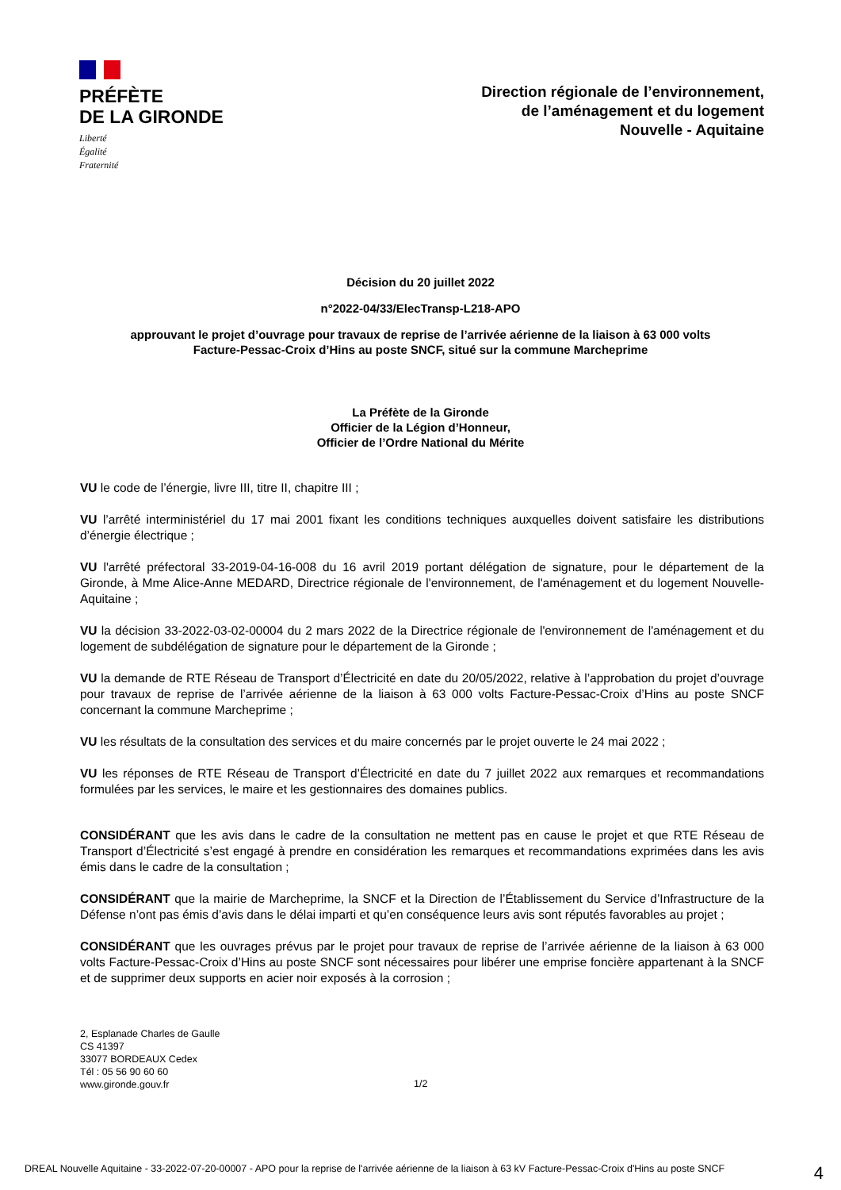PRÉFÈTE
DE LA GIRONDE
Liberté
Égalité
Fraternité
Direction régionale de l’environnement,
de l’aménagement et du logement
Nouvelle - Aquitaine
Décision du 20 juillet 2022
n°2022-04/33/ElecTransp-L218-APO
approuvant le projet d’ouvrage pour travaux de reprise de l’arrivée aérienne de la liaison à 63 000 volts
Facture-Pessac-Croix d’Hins au poste SNCF, situé sur la commune Marcheprime
La Préfète de la Gironde
Officier de la Légion d’Honneur,
Officier de l’Ordre National du Mérite
VU le code de l’énergie, livre III, titre II, chapitre III ;
VU l’arrêté interministériel du 17 mai 2001 fixant les conditions techniques auxquelles doivent satisfaire les distributions d’énergie électrique ;
VU l'arrêté préfectoral 33-2019-04-16-008 du 16 avril 2019 portant délégation de signature, pour le département de la Gironde, à Mme Alice-Anne MEDARD, Directrice régionale de l'environnement, de l'aménagement et du logement Nouvelle-Aquitaine ;
VU la décision 33-2022-03-02-00004 du 2 mars 2022 de la Directrice régionale de l'environnement de l'aménagement et du logement de subdélégation de signature pour le département de la Gironde ;
VU la demande de RTE Réseau de Transport d’Électricité en date du 20/05/2022, relative à l’approbation du projet d’ouvrage pour travaux de reprise de l’arrivée aérienne de la liaison à 63 000 volts Facture-Pessac-Croix d’Hins au poste SNCF concernant la commune Marcheprime ;
VU les résultats de la consultation des services et du maire concernés par le projet ouverte le 24 mai 2022 ;
VU les réponses de RTE Réseau de Transport d’Électricité en date du 7 juillet 2022 aux remarques et recommandations formulées par les services, le maire et les gestionnaires des domaines publics.
CONSIDÉRANT que les avis dans le cadre de la consultation ne mettent pas en cause le projet et que RTE Réseau de Transport d’Électricité s’est engagé à prendre en considération les remarques et recommandations exprimées dans les avis émis dans le cadre de la consultation ;
CONSIDÉRANT que la mairie de Marcheprime, la SNCF et la Direction de l’Établissement du Service d’Infrastructure de la Défense n’ont pas émis d’avis dans le délai imparti et qu’en conséquence leurs avis sont réputés favorables au projet ;
CONSIDÉRANT que les ouvrages prévus par le projet pour travaux de reprise de l’arrivée aérienne de la liaison à 63 000 volts Facture-Pessac-Croix d’Hins au poste SNCF sont nécessaires pour libérer une emprise foncière appartenant à la SNCF et de supprimer deux supports en acier noir exposés à la corrosion ;
2, Esplanade Charles de Gaulle
CS 41397
33077 BORDEAUX Cedex
Tél : 05 56 90 60 60
www.gironde.gouv.fr
1/2
DREAL Nouvelle Aquitaine - 33-2022-07-20-00007 - APO pour la reprise de l'arrivée aérienne de la liaison à 63 kV Facture-Pessac-Croix d'Hins au poste SNCF
4